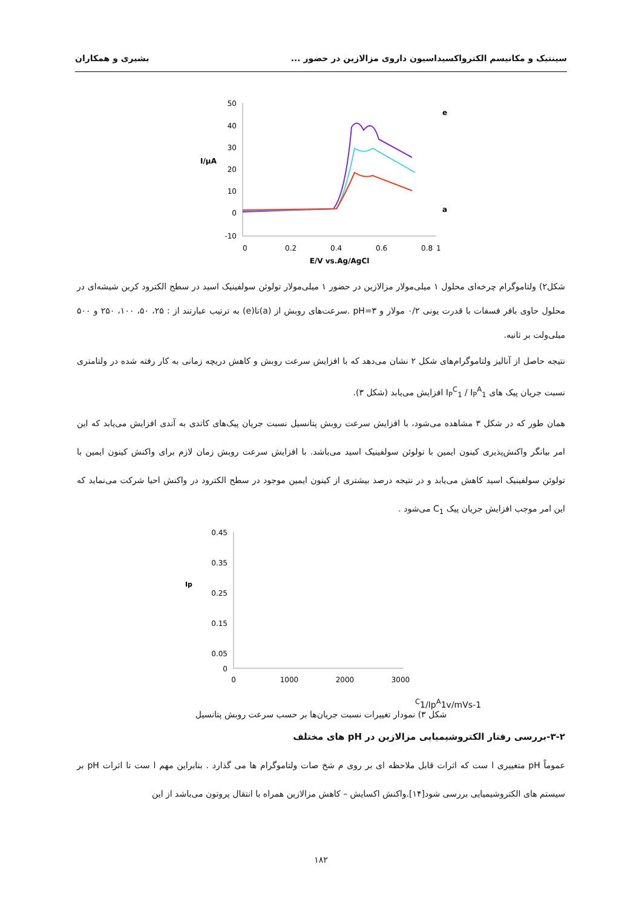سینتیک و مکانیسم الکترواکسیداسیون داروی مزالازین در حضور ... بشیری و همکاران
50
40
30
20
10
0
-10
0
0.2
0.4
0.6
0.8
1
I/µA
E/V vs.Ag/AgCl
e
a
شکل۲) ولتاموگرام چرخه‌ای محلول ۱ میلی‌مولار مزالازین در حضور ۱ میلی‌مولار تولوئن سولفینیک اسید در سطح الکترود کربن شیشه‌ای در محلول حاوی بافر فسفات با قدرت یونی ۰/۲ مولار و pH=۳ .سرعت‌های روبش از (a)تا(e) به ترتیب عبارتند از : ۲۵، ۵۰، ۱۰۰، ۲۵۰ و ۵۰۰ میلی‌ولت بر ثانیه.
نتیجه حاصل از آنالیز ولتاموگرام‌های شکل ۲ نشان می‌دهد که با افزایش سرعت روبش و کاهش دریچه زمانی به کار رفته شده در ولتامتری نسبت جریان پیک های I<sub>P</sub><sup>C</sup><sub>1</sub> / I<sub>P</sub><sup>A</sup><sub>1</sub> افزایش می‌یابد (شکل ۳).
همان طور که در شکل ۳ مشاهده می‌شود، با افزایش سرعت روبش پتانسیل نسبت جریان پیک‌های کاتدی به آندی افزایش می‌یابد که این امر بیانگر واکنش‌پذیری کینون ایمین با تولوئن سولفینیک اسید می‌باشد. با افزایش سرعت روبش زمان لازم برای واکنش کینون ایمین با تولوئن سولفینیک اسید کاهش می‌یابد و در نتیجه درصد بیشتری از کینون ایمین موجود در سطح الکترود در واکنش احیا شرکت می‌نماید که این امر موجب افزایش جریان پیک C<sub>1</sub> می‌شود .
0.45
0.35
0.25
0.15
0.05
0
0
1000
2000
3000
IpC1/IpA1
v/mVs-1
شکل ۳) نمودار تغییرات نسبت جریان‌ها بر حسب سرعت روبش پتانسیل
۳-۲-بررسی رفتار الکتروشیمیایی مزالازین در pH های مختلف
عموماً pH متغییری ا ست که اثرات قابل ملاحظه ای بر روی م شخ صات ولتاموگرام ها می گذارد . بنابراین مهم ا ست تا اثرات pH بر سیستم های الکتروشیمیایی بررسی شود[۱۴].واکنش اکسایش – کاهش مزالازین همراه با انتقال پروتون می‌باشد از این
۱۸۲